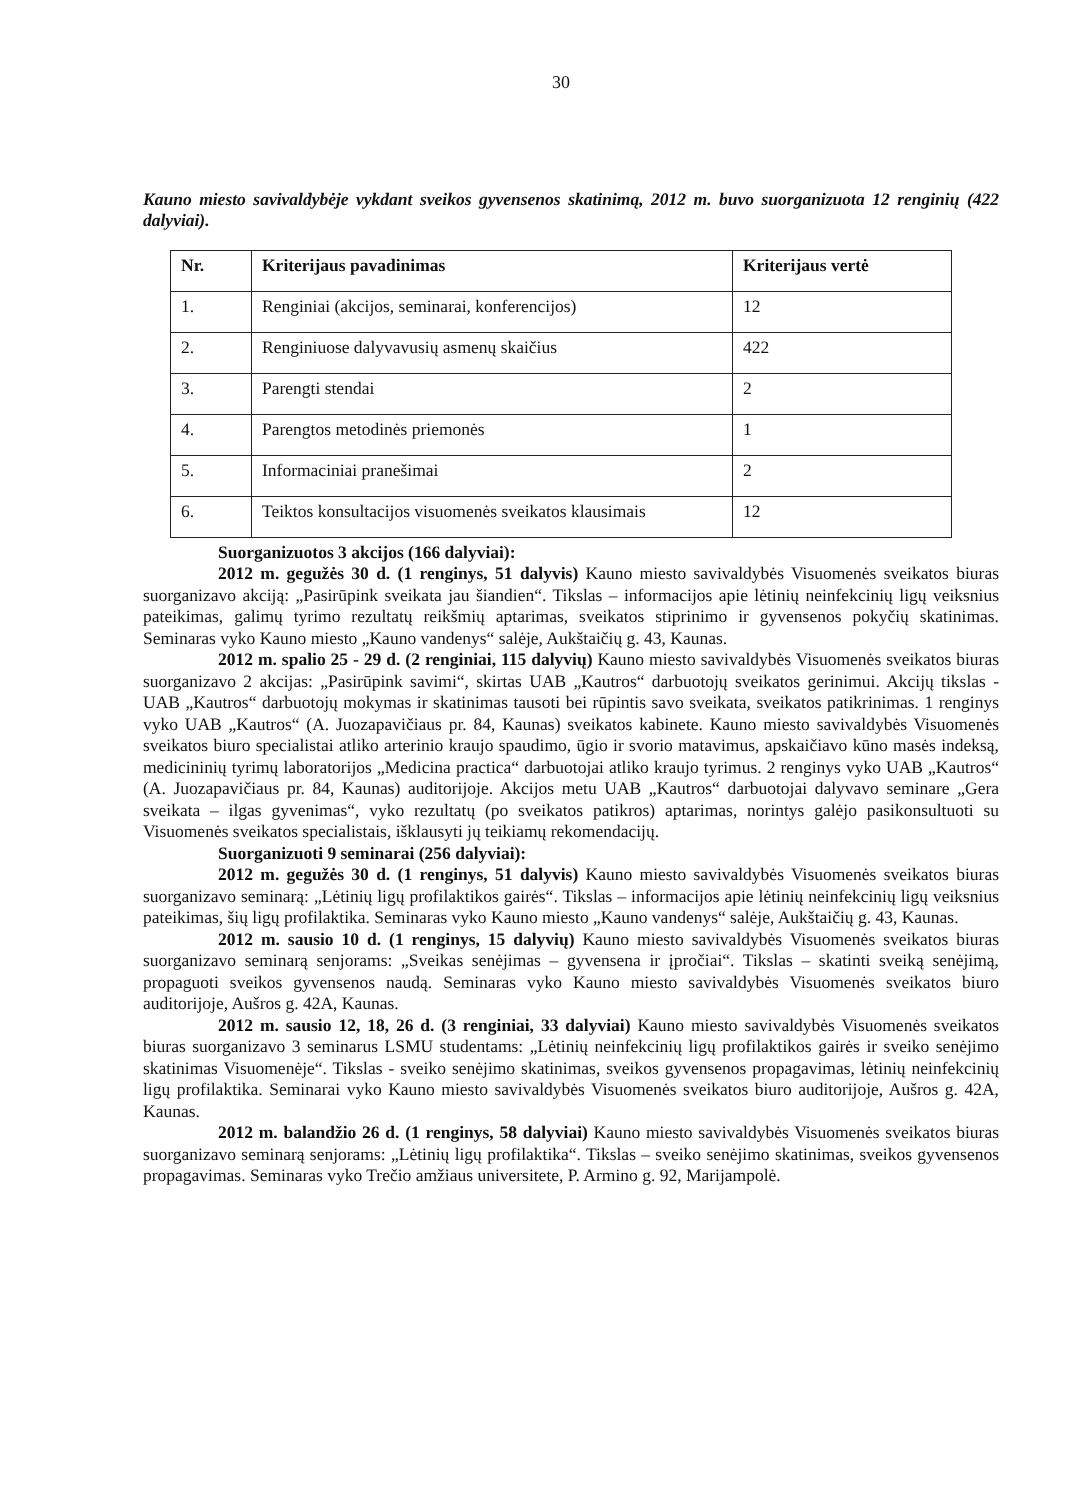30
Kauno miesto savivaldybėje vykdant sveikos gyvensenos skatinimą, 2012 m. buvo suorganizuota 12 renginių (422 dalyviai).
| Nr. | Kriterijaus pavadinimas | Kriterijaus vertė |
| --- | --- | --- |
| 1. | Renginiai (akcijos, seminarai, konferencijos) | 12 |
| 2. | Renginiuose dalyvavusių asmenų skaičius | 422 |
| 3. | Parengti stendai | 2 |
| 4. | Parengtos metodinės priemonės | 1 |
| 5. | Informaciniai pranešimai | 2 |
| 6. | Teiktos konsultacijos visuomenės sveikatos klausimais | 12 |
Suorganizuotos 3 akcijos (166 dalyviai):
2012 m. gegužės 30 d. (1 renginys, 51 dalyvis) Kauno miesto savivaldybės Visuomenės sveikatos biuras suorganizavo akciją: „Pasirūpink sveikata jau šiandien“. Tikslas – informacijos apie lėtinių neinfekcinių ligų veiksnius pateikimas, galimų tyrimo rezultatų reikšmių aptarimas, sveikatos stiprinimo ir gyvensenos pokyčių skatinimas. Seminaras vyko Kauno miesto „Kauno vandenys“ salėje, Aukštaičių g. 43, Kaunas.
2012 m. spalio 25 - 29 d. (2 renginiai, 115 dalyvių) Kauno miesto savivaldybės Visuomenės sveikatos biuras suorganizavo 2 akcijas: „Pasirūpink savimi“, skirtas UAB „Kautros“ darbuotojų sveikatos gerinimui. Akcijų tikslas - UAB „Kautros“ darbuotojų mokymas ir skatinimas tausoti bei rūpintis savo sveikata, sveikatos patikrinimas. 1 renginys vyko UAB „Kautros“ (A. Juozapavičiaus pr. 84, Kaunas) sveikatos kabinete. Kauno miesto savivaldybės Visuomenės sveikatos biuro specialistai atliko arterinio kraujo spaudimo, ūgio ir svorio matavimus, apskaičiavo kūno masės indeksą, medicininių tyrimų laboratorijos „Medicina practica“ darbuotojai atliko kraujo tyrimus. 2 renginys vyko UAB „Kautros“ (A. Juozapavičiaus pr. 84, Kaunas) auditorijoje. Akcijos metu UAB „Kautros“ darbuotojai dalyvavo seminare „Gera sveikata – ilgas gyvenimas“, vyko rezultatų (po sveikatos patikros) aptarimas, norintys galėjo pasikonsultuoti su Visuomenės sveikatos specialistais, išklausyti jų teikiamų rekomendacijų.
Suorganizuoti 9 seminarai (256 dalyviai):
2012 m. gegužės 30 d. (1 renginys, 51 dalyvis) Kauno miesto savivaldybės Visuomenės sveikatos biuras suorganizavo seminarą: „Lėtinių ligų profilaktikos gairės“. Tikslas – informacijos apie lėtinių neinfekcinių ligų veiksnius pateikimas, šių ligų profilaktika. Seminaras vyko Kauno miesto „Kauno vandenys“ salėje, Aukštaičių g. 43, Kaunas.
2012 m. sausio 10 d. (1 renginys, 15 dalyvių) Kauno miesto savivaldybės Visuomenės sveikatos biuras suorganizavo seminarą senjorams: „Sveikas senėjimas – gyvensena ir įpročiai“. Tikslas – skatinti sveiką senėjimą, propaguoti sveikos gyvensenos naudą. Seminaras vyko Kauno miesto savivaldybės Visuomenės sveikatos biuro auditorijoje, Aušros g. 42A, Kaunas.
2012 m. sausio 12, 18, 26 d. (3 renginiai, 33 dalyviai) Kauno miesto savivaldybės Visuomenės sveikatos biuras suorganizavo 3 seminarus LSMU studentams: „Lėtinių neinfekcinių ligų profilaktikos gairės ir sveiko senėjimo skatinimas Visuomenėje“. Tikslas - sveiko senėjimo skatinimas, sveikos gyvensenos propagavimas, lėtinių neinfekcinių ligų profilaktika. Seminarai vyko Kauno miesto savivaldybės Visuomenės sveikatos biuro auditorijoje, Aušros g. 42A, Kaunas.
2012 m. balandžio 26 d. (1 renginys, 58 dalyviai) Kauno miesto savivaldybės Visuomenės sveikatos biuras suorganizavo seminarą senjorams: „Lėtinių ligų profilaktika“. Tikslas – sveiko senėjimo skatinimas, sveikos gyvensenos propagavimas. Seminaras vyko Trečio amžiaus universitete, P. Armino g. 92, Marijampolė.